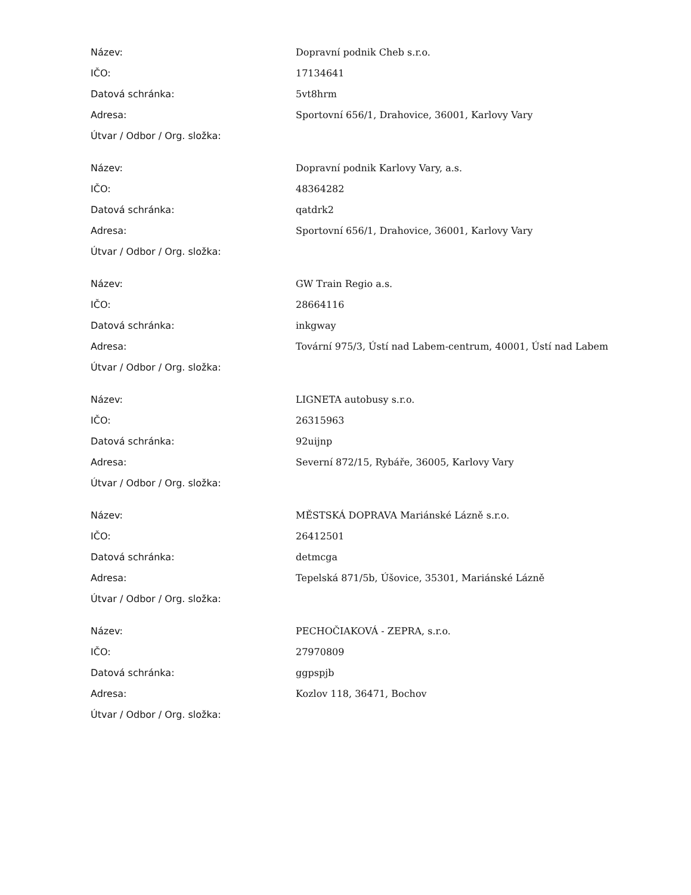| Název: | Dopravní podnik Cheb s.r.o. |
| IČO: | 17134641 |
| Datová schránka: | 5vt8hrm |
| Adresa: | Sportovní 656/1, Drahovice, 36001, Karlovy Vary |
| Útvar / Odbor / Org. složka: | |
| Název: | Dopravní podnik Karlovy Vary, a.s. |
| IČO: | 48364282 |
| Datová schránka: | qatdrk2 |
| Adresa: | Sportovní 656/1, Drahovice, 36001, Karlovy Vary |
| Útvar / Odbor / Org. složka: | |
| Název: | GW Train Regio a.s. |
| IČO: | 28664116 |
| Datová schránka: | inkgway |
| Adresa: | Tovární 975/3, Ústí nad Labem-centrum, 40001, Ústí nad Labem |
| Útvar / Odbor / Org. složka: | |
| Název: | LIGNETA autobusy s.r.o. |
| IČO: | 26315963 |
| Datová schránka: | 92uijnp |
| Adresa: | Severní 872/15, Rybáře, 36005, Karlovy Vary |
| Útvar / Odbor / Org. složka: | |
| Název: | MĚSTSKÁ DOPRAVA Mariánské Lázně s.r.o. |
| IČO: | 26412501 |
| Datová schránka: | detmcga |
| Adresa: | Tepelská 871/5b, Úšovice, 35301, Mariánské Lázně |
| Útvar / Odbor / Org. složka: | |
| Název: | PECHOČIAKOVÁ - ZEPRA, s.r.o. |
| IČO: | 27970809 |
| Datová schránka: | ggpspjb |
| Adresa: | Kozlov 118, 36471, Bochov |
| Útvar / Odbor / Org. složka: | |